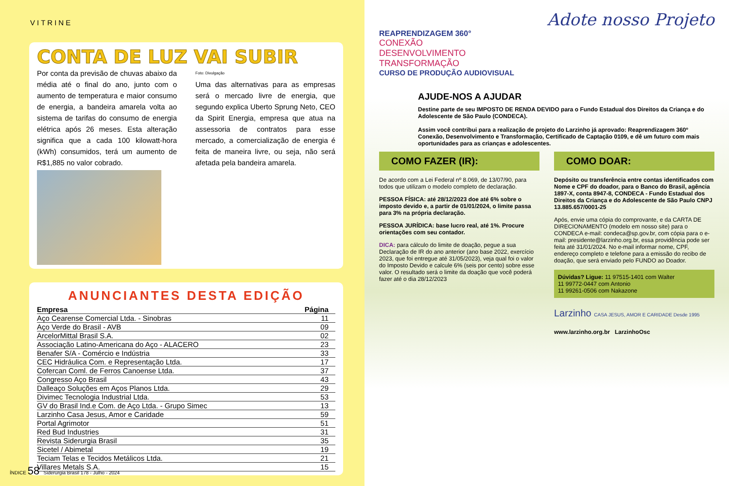VITRINE
CONTA DE LUZ VAI SUBIR
Por conta da previsão de chuvas abaixo da média até o final do ano, junto com o aumento de temperatura e maior consumo de energia, a bandeira amarela volta ao sistema de tarifas do consumo de energia elétrica após 26 meses. Esta alteração significa que a cada 100 kilowatt-hora (kWh) consumidos, terá um aumento de R$1,885 no valor cobrado.
Foto: Divulgação
Uma das alternativas para as empresas será o mercado livre de energia, que segundo explica Uberto Sprung Neto, CEO da Spirit Energia, empresa que atua na assessoria de contratos para esse mercado, a comercialização de energia é feita de maneira livre, ou seja, não será afetada pela bandeira amarela.
ANUNCIANTES DESTA EDIÇÃO
| Empresa | Página |
| --- | --- |
| Aço Cearense Comercial Ltda. - Sinobras | 11 |
| Aço Verde do Brasil - AVB | 09 |
| ArcelorMittal Brasil S.A. | 02 |
| Associação Latino-Americana do Aço - ALACERO | 23 |
| Benafer S/A - Comércio e Indústria | 33 |
| CEC Hidráulica Com. e Representação Ltda. | 17 |
| Cofercan Coml. de Ferros Canoense Ltda. | 37 |
| Congresso Aço Brasil | 43 |
| Dalleaço Soluções em Aços Planos Ltda. | 29 |
| Divimec Tecnologia Industrial Ltda. | 53 |
| GV do Brasil Ind.e Com. de Aço Ltda. - Grupo Simec | 13 |
| Larzinho Casa Jesus, Amor e Caridade | 59 |
| Portal Agrimotor | 51 |
| Red Bud Industries | 31 |
| Revista Siderurgia Brasil | 35 |
| Sicetel / Abimetal | 19 |
| Teciam Telas e Tecidos Metálicos Ltda. | 21 |
| Villares Metals S.A. | 15 |
ÍNDICE 58 Siderurgia Brasil 178 - Julho - 2024
Adote nosso Projeto
REAPRENDIZAGEM 360°
CONEXÃO
DESENVOLVIMENTO
TRANSFORMAÇÃO
CURSO DE PRODUÇÃO AUDIOVISUAL
AJUDE-NOS A AJUDAR
Destine parte de seu IMPOSTO DE RENDA DEVIDO para o Fundo Estadual dos Direitos da Criança e do Adolescente de São Paulo (CONDECA).
Assim você contribui para a realização de projeto do Larzinho já aprovado: Reaprendizagem 360º Conexão, Desenvolvimento e Transformação, Certificado de Captação 0109, e dê um futuro com mais oportunidades para as crianças e adolescentes.
COMO FAZER (IR):
De acordo com a Lei Federal nº 8.069, de 13/07/90, para todos que utilizam o modelo completo de declaração.
PESSOA FÍSICA: até 28/12/2023 doe até 6% sobre o imposto devido e, a partir de 01/01/2024, o limite passa para 3% na própria declaração.
PESSOA JURÍDICA: base lucro real, até 1%. Procure orientações com seu contador.
DICA: para cálculo do limite de doação, pegue a sua Declaração de IR do ano anterior (ano base 2022, exercício 2023, que foi entregue até 31/05/2023), veja qual foi o valor do Imposto Devido e calcule 6% (seis por cento) sobre esse valor. O resultado será o limite da doação que você poderá fazer até o dia 28/12/2023
COMO DOAR:
Depósito ou transferência entre contas identificados com Nome e CPF do doador, para o Banco do Brasil, agência 1897-X, conta 8947-8, CONDECA - Fundo Estadual dos Direitos da Criança e do Adolescente de São Paulo CNPJ 13.885.657/0001-25
Após, envie uma cópia do comprovante, e da CARTA DE DIRECIONAMENTO (modelo em nosso site) para o CONDECA e-mail: condeca@sp.gov.br, com cópia para o e-mail: presidente@larzinho.org.br, essa providência pode ser feita até 31/01/2024. No e-mail informar nome, CPF, endereço completo e telefone para a emissão do recibo de doação, que será enviado pelo FUNDO ao Doador.
Dúvidas? Ligue: 11 97515-1401 com Walter
11 99772-0447 com Antonio
11 99261-0506 com Nakazone
Larzinho CASA JESUS, AMOR E CARIDADE Desde 1995
www.larzinho.org.br LarzinhoOsc